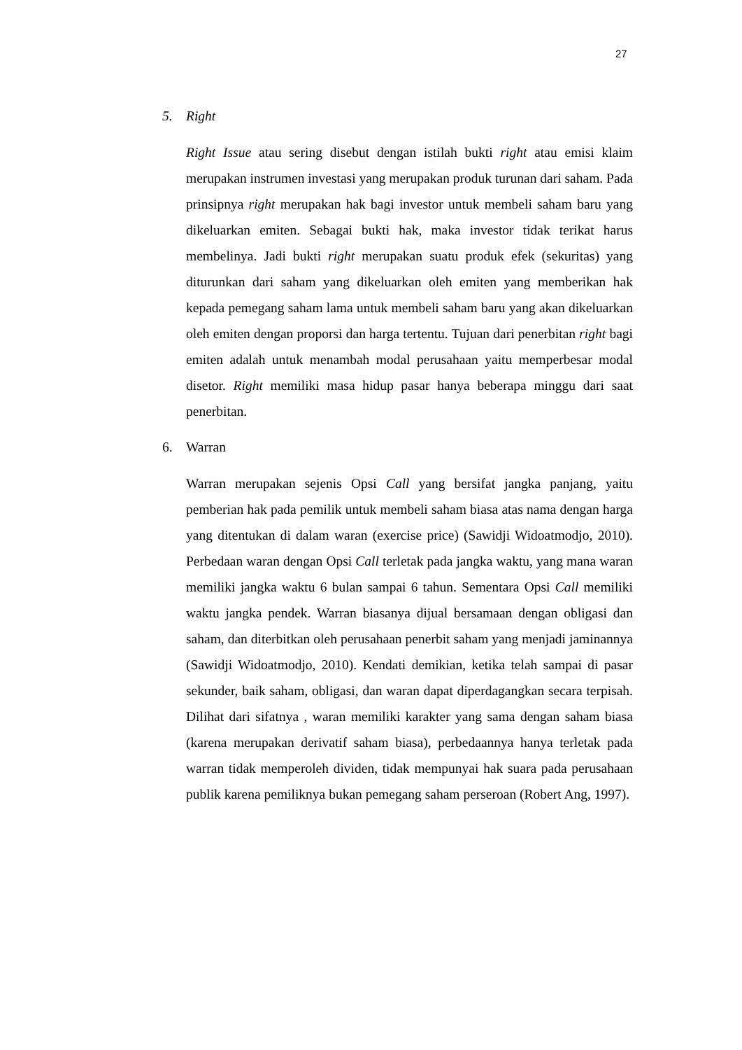27
5. Right
Right Issue atau sering disebut dengan istilah bukti right atau emisi klaim merupakan instrumen investasi yang merupakan produk turunan dari saham. Pada prinsipnya right merupakan hak bagi investor untuk membeli saham baru yang dikeluarkan emiten. Sebagai bukti hak, maka investor tidak terikat harus membelinya. Jadi bukti right merupakan suatu produk efek (sekuritas) yang diturunkan dari saham yang dikeluarkan oleh emiten yang memberikan hak kepada pemegang saham lama untuk membeli saham baru yang akan dikeluarkan oleh emiten dengan proporsi dan harga tertentu. Tujuan dari penerbitan right bagi emiten adalah untuk menambah modal perusahaan yaitu memperbesar modal disetor. Right memiliki masa hidup pasar hanya beberapa minggu dari saat penerbitan.
6. Warran
Warran merupakan sejenis Opsi Call yang bersifat jangka panjang, yaitu pemberian hak pada pemilik untuk membeli saham biasa atas nama dengan harga yang ditentukan di dalam waran (exercise price) (Sawidji Widoatmodjo, 2010). Perbedaan waran dengan Opsi Call terletak pada jangka waktu, yang mana waran memiliki jangka waktu 6 bulan sampai 6 tahun. Sementara Opsi Call memiliki waktu jangka pendek. Warran biasanya dijual bersamaan dengan obligasi dan saham, dan diterbitkan oleh perusahaan penerbit saham yang menjadi jaminannya (Sawidji Widoatmodjo, 2010). Kendati demikian, ketika telah sampai di pasar sekunder, baik saham, obligasi, dan waran dapat diperdagangkan secara terpisah. Dilihat dari sifatnya , waran memiliki karakter yang sama dengan saham biasa (karena merupakan derivatif saham biasa), perbedaannya hanya terletak pada warran tidak memperoleh dividen, tidak mempunyai hak suara pada perusahaan publik karena pemiliknya bukan pemegang saham perseroan (Robert Ang, 1997).